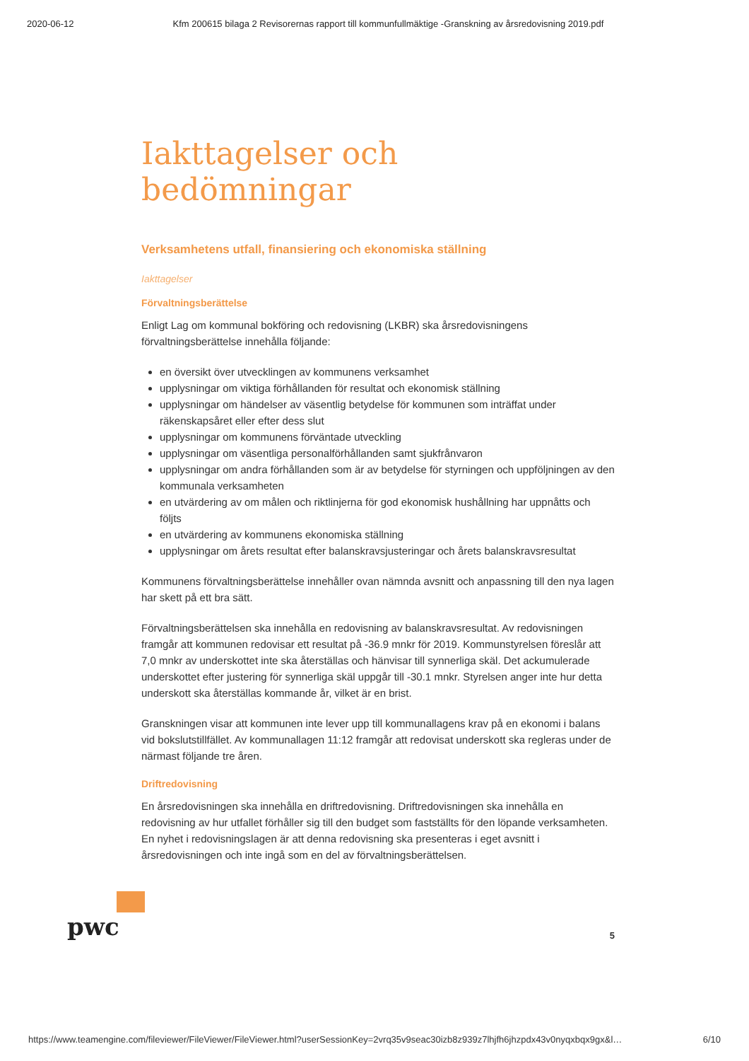2020-06-12 Kfm 200615 bilaga 2 Revisorernas rapport till kommunfullmäktige -Granskning av årsredovisning 2019.pdf
Iakttagelser och bedömningar
Verksamhetens utfall, finansiering och ekonomiska ställning
Iakttagelser
Förvaltningsberättelse
Enligt Lag om kommunal bokföring och redovisning (LKBR) ska årsredovisningens förvaltningsberättelse innehålla följande:
en översikt över utvecklingen av kommunens verksamhet
upplysningar om viktiga förhållanden för resultat och ekonomisk ställning
upplysningar om händelser av väsentlig betydelse för kommunen som inträffat under räkenskapsåret eller efter dess slut
upplysningar om kommunens förväntade utveckling
upplysningar om väsentliga personalförhållanden samt sjukfrånvaron
upplysningar om andra förhållanden som är av betydelse för styrningen och uppföljningen av den kommunala verksamheten
en utvärdering av om målen och riktlinjerna för god ekonomisk hushållning har uppnåtts och följts
en utvärdering av kommunens ekonomiska ställning
upplysningar om årets resultat efter balanskravsjusteringar och årets balanskravsresultat
Kommunens förvaltningsberättelse innehåller ovan nämnda avsnitt och anpassning till den nya lagen har skett på ett bra sätt.
Förvaltningsberättelsen ska innehålla en redovisning av balanskravsresultat. Av redovisningen framgår att kommunen redovisar ett resultat på -36.9 mnkr för 2019. Kommunstyrelsen föreslår att 7,0 mnkr av underskottet inte ska återställas och hänvisar till synnerliga skäl. Det ackumulerade underskottet efter justering för synnerliga skäl uppgår till -30.1 mnkr. Styrelsen anger inte hur detta underskott ska återställas kommande år, vilket är en brist.
Granskningen visar att kommunen inte lever upp till kommunallagens krav på en ekonomi i balans vid bokslutstillfället. Av kommunallagen 11:12 framgår att redovisat underskott ska regleras under de närmast följande tre åren.
Driftredovisning
En årsredovisningen ska innehålla en driftredovisning. Driftredovisningen ska innehålla en redovisning av hur utfallet förhåller sig till den budget som fastställts för den löpande verksamheten. En nyhet i redovisningslagen är att denna redovisning ska presenteras i eget avsnitt i årsredovisningen och inte ingå som en del av förvaltningsberättelsen.
pwc
5
https://www.teamengine.com/fileviewer/FileViewer/FileViewer.html?userSessionKey=2vrq35v9seac30izb8z939z7lhjfh6jhzpdx43v0nyqxbqx9gx&l… 6/10